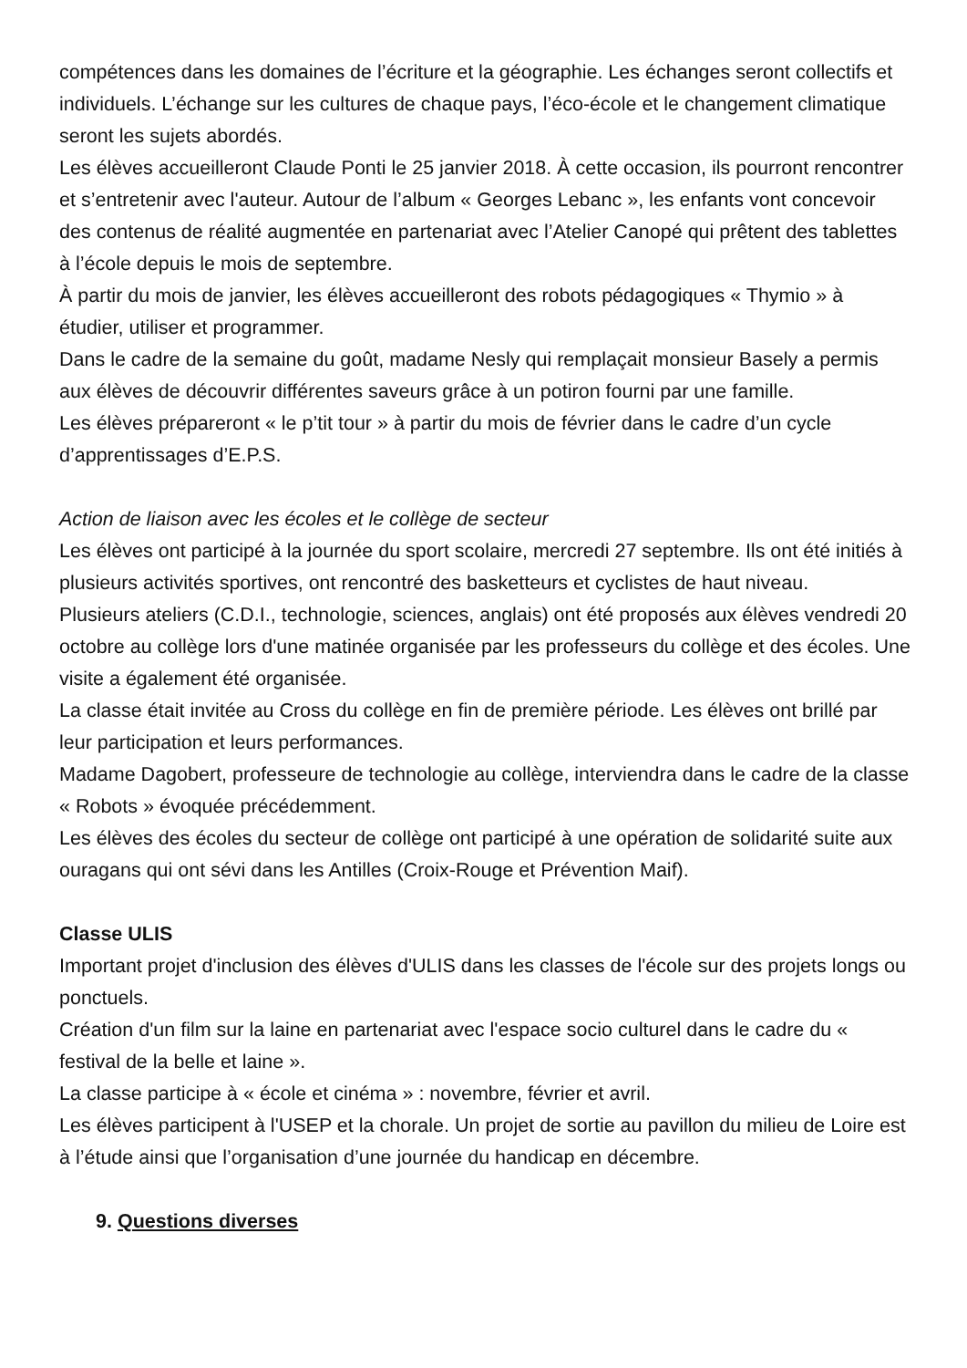compétences dans les domaines de l’écriture et la géographie. Les échanges seront collectifs et individuels. L’échange sur les cultures de chaque pays, l’éco-école et le changement climatique seront les sujets abordés.
Les élèves accueilleront Claude Ponti le 25 janvier 2018. À cette occasion, ils pourront rencontrer et s’entretenir avec l'auteur. Autour de l’album « Georges Lebanc », les enfants vont concevoir des contenus de réalité augmentée en partenariat avec l’Atelier Canopé qui prêtent des tablettes à l’école depuis le mois de septembre.
À partir du mois de janvier, les élèves accueilleront des robots pédagogiques « Thymio » à étudier, utiliser et programmer.
Dans le cadre de la semaine du goût, madame Nesly qui remplaçait monsieur Basely a permis aux élèves de découvrir différentes saveurs grâce à un potiron fourni par une famille.
Les élèves prépareront « le p’tit tour » à partir du mois de février dans le cadre d’un cycle d’apprentissages d’E.P.S.
Action de liaison avec les écoles et le collège de secteur
Les élèves ont participé à la journée du sport scolaire, mercredi 27 septembre. Ils ont été initiés à plusieurs activités sportives, ont rencontré des basketteurs et cyclistes de haut niveau.
Plusieurs ateliers (C.D.I., technologie, sciences, anglais) ont été proposés aux élèves vendredi 20 octobre au collège lors d'une matinée organisée par les professeurs du collège et des écoles. Une visite a également été organisée.
La classe était invitée au Cross du collège en fin de première période. Les élèves ont brillé par leur participation et leurs performances.
Madame Dagobert, professeure de technologie au collège, interviendra dans le cadre de la classe « Robots » évoquée précédemment.
Les élèves des écoles du secteur de collège ont participé à une opération de solidarité suite aux ouragans qui ont sévi dans les Antilles (Croix-Rouge et Prévention Maif).
Classe ULIS
Important projet d'inclusion des élèves d'ULIS dans les classes de l'école sur des projets longs ou ponctuels.
Création d'un film sur la laine en partenariat avec l'espace socio culturel dans le cadre du « festival de la belle et laine ».
La classe participe à « école et cinéma » : novembre, février et avril.
Les élèves participent à l'USEP et la chorale. Un projet de sortie au pavillon du milieu de Loire est à l’étude ainsi que l’organisation d’une journée du handicap en décembre.
9. Questions diverses